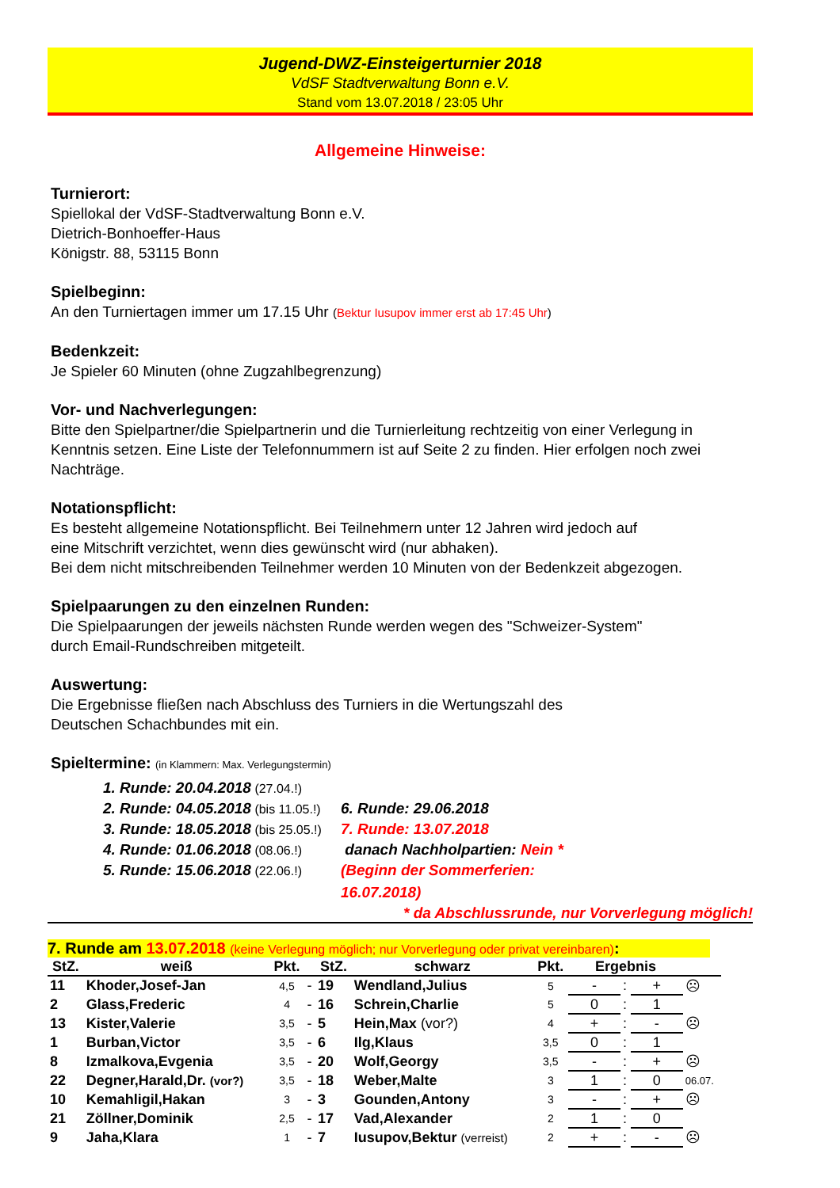Jugend-DWZ-Einsteigerturnier 2018
VdSF Stadtverwaltung Bonn e.V.
Stand vom 13.07.2018 / 23:05 Uhr
Allgemeine Hinweise:
Turnierort:
Spiellokal der VdSF-Stadtverwaltung Bonn e.V.
Dietrich-Bonhoeffer-Haus
Königstr. 88, 53115 Bonn
Spielbeginn:
An den Turniertagen immer um 17.15 Uhr (Bektur Iusupov immer erst ab 17:45 Uhr)
Bedenkzeit:
Je Spieler 60 Minuten (ohne Zugzahlbegrenzung)
Vor- und Nachverlegungen:
Bitte den Spielpartner/die Spielpartnerin und die Turnierleitung rechtzeitig von einer Verlegung in Kenntnis setzen. Eine Liste der Telefonnummern ist auf Seite 2 zu finden. Hier erfolgen noch zwei Nachträge.
Notationspflicht:
Es besteht allgemeine Notationspflicht. Bei Teilnehmern unter 12 Jahren wird jedoch auf
eine Mitschrift verzichtet, wenn dies gewünscht wird (nur abhaken).
Bei dem nicht mitschreibenden Teilnehmer werden 10 Minuten von der Bedenkzeit abgezogen.
Spielpaarungen zu den einzelnen Runden:
Die Spielpaarungen der jeweils nächsten Runde werden wegen des "Schweizer-System"
durch Email-Rundschreiben mitgeteilt.
Auswertung:
Die Ergebnisse fließen nach Abschluss des Turniers in die Wertungszahl des
Deutschen Schachbundes mit ein.
Spieltermine: (in Klammern: Max. Verlegungstermin)
1. Runde: 20.04.2018 (27.04.!) 2. Runde: 04.05.2018 (bis 11.05.!) 6. Runde: 29.06.2018 3. Runde: 18.05.2018 (bis 25.05.!) 7. Runde: 13.07.2018 4. Runde: 01.06.2018 (08.06.!) danach Nachholpartien: Nein * 5. Runde: 15.06.2018 (22.06.!) (Beginn der Sommerferien: 16.07.2018)
* da Abschlussrunde, nur Vorverlegung möglich!
7. Runde am 13.07.2018 (keine Verlegung möglich; nur Vorverlegung oder privat vereinbaren):
| StZ. | weiß | Pkt. | | StZ. | schwarz | Pkt. | Ergebnis | | | |
| --- | --- | --- | --- | --- | --- | --- | --- | --- | --- | --- |
| 11 | Khoder,Josef-Jan | 4,5 | - | 19 | Wendland,Julius | 5 | - | : | + | ☹ |
| 2 | Glass,Frederic | 4 | - | 16 | Schrein,Charlie | 5 | 0 | : | 1 | |
| 13 | Kister,Valerie | 3,5 | - | 5 | Hein,Max (vor?) | 4 | + | : | - | ☹ |
| 1 | Burban,Victor | 3,5 | - | 6 | Ilg,Klaus | 3,5 | 0 | : | 1 | |
| 8 | Izmalkova,Evgenia | 3,5 | - | 20 | Wolf,Georgy | 3,5 | - | : | + | ☹ |
| 22 | Degner,Harald,Dr. (vor?) | 3,5 | - | 18 | Weber,Malte | 3 | 1 | : | 0 | 06.07. |
| 10 | Kemahligil,Hakan | 3 | - | 3 | Gounden,Antony | 3 | - | : | + | ☹ |
| 21 | Zöllner,Dominik | 2,5 | - | 17 | Vad,Alexander | 2 | 1 | : | 0 | |
| 9 | Jaha,Klara | 1 | - | 7 | Iusupov,Bektur (verreist) | 2 | + | : | - | ☹ |